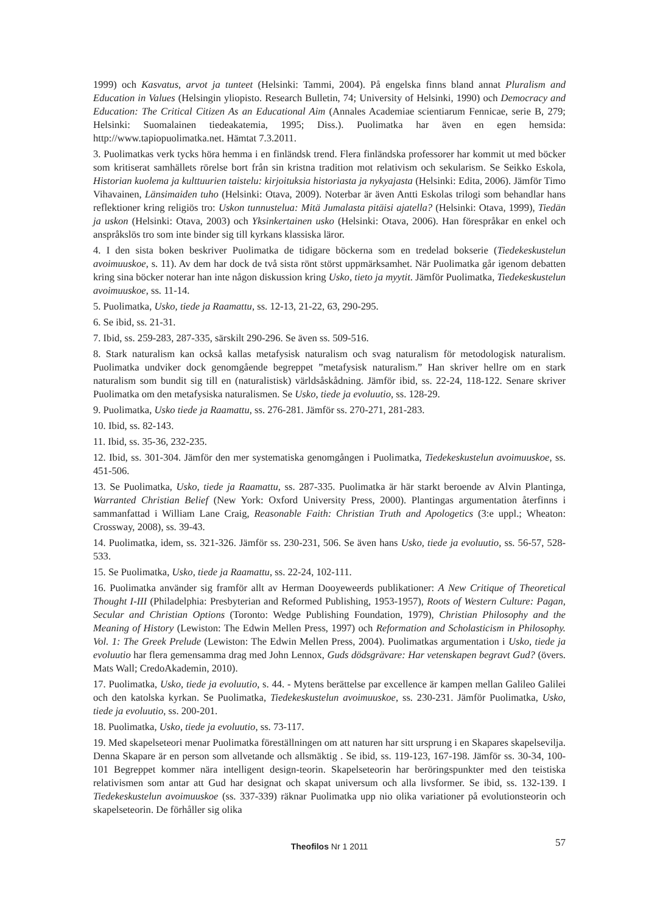1999) och Kasvatus, arvot ja tunteet (Helsinki: Tammi, 2004). På engelska finns bland annat Pluralism and Education in Values (Helsingin yliopisto. Research Bulletin, 74; University of Helsinki, 1990) och Democracy and Education: The Critical Citizen As an Educational Aim (Annales Academiae scientiarum Fennicae, serie B, 279; Helsinki: Suomalainen tiedeakatemia, 1995; Diss.). Puolimatka har även en egen hemsida: http://www.tapiopuolimatka.net. Hämtat 7.3.2011.
3. Puolimatkas verk tycks höra hemma i en finländsk trend. Flera finländska professorer har kommit ut med böcker som kritiserat samhällets rörelse bort från sin kristna tradition mot relativism och sekularism. Se Seikko Eskola, Historian kuolema ja kulttuurien taistelu: kirjoituksia historiasta ja nykyajasta (Helsinki: Edita, 2006). Jämför Timo Vihavainen, Länsimaiden tuho (Helsinki: Otava, 2009). Noterbar är även Antti Eskolas trilogi som behandlar hans reflektioner kring religiös tro: Uskon tunnustelua: Mitä Jumalasta pitäisi ajatella? (Helsinki: Otava, 1999), Tiedän ja uskon (Helsinki: Otava, 2003) och Yksinkertainen usko (Helsinki: Otava, 2006). Han förespråkar en enkel och anspråkslös tro som inte binder sig till kyrkans klassiska läror.
4. I den sista boken beskriver Puolimatka de tidigare böckerna som en tredelad bokserie (Tiedekeskustelun avoimuuskoe, s. 11). Av dem har dock de två sista rönt störst uppmärksamhet. När Puolimatka går igenom debatten kring sina böcker noterar han inte någon diskussion kring Usko, tieto ja myytit. Jämför Puolimatka, Tiedekeskustelun avoimuuskoe, ss. 11-14.
5. Puolimatka, Usko, tiede ja Raamattu, ss. 12-13, 21-22, 63, 290-295.
6. Se ibid, ss. 21-31.
7. Ibid, ss. 259-283, 287-335, särskilt 290-296. Se även ss. 509-516.
8. Stark naturalism kan också kallas metafysisk naturalism och svag naturalism för metodologisk naturalism. Puolimatka undviker dock genomgående begreppet ”metafysisk naturalism.” Han skriver hellre om en stark naturalism som bundit sig till en (naturalistisk) världsåskådning. Jämför ibid, ss. 22-24, 118-122. Senare skriver Puolimatka om den metafysiska naturalismen. Se Usko, tiede ja evoluutio, ss. 128-29.
9. Puolimatka, Usko tiede ja Raamattu, ss. 276-281. Jämför ss. 270-271, 281-283.
10. Ibid, ss. 82-143.
11. Ibid, ss. 35-36, 232-235.
12. Ibid, ss. 301-304. Jämför den mer systematiska genomgången i Puolimatka, Tiedekeskustelun avoimuuskoe, ss. 451-506.
13. Se Puolimatka, Usko, tiede ja Raamattu, ss. 287-335. Puolimatka är här starkt beroende av Alvin Plantinga, Warranted Christian Belief (New York: Oxford University Press, 2000). Plantingas argumentation återfinns i sammanfattad i William Lane Craig, Reasonable Faith: Christian Truth and Apologetics (3:e uppl.; Wheaton: Crossway, 2008), ss. 39-43.
14. Puolimatka, idem, ss. 321-326. Jämför ss. 230-231, 506. Se även hans Usko, tiede ja evoluutio, ss. 56-57, 528-533.
15. Se Puolimatka, Usko, tiede ja Raamattu, ss. 22-24, 102-111.
16. Puolimatka använder sig framför allt av Herman Dooyeweerds publikationer: A New Critique of Theoretical Thought I-III (Philadelphia: Presbyterian and Reformed Publishing, 1953-1957), Roots of Western Culture: Pagan, Secular and Christian Options (Toronto: Wedge Publishing Foundation, 1979), Christian Philosophy and the Meaning of History (Lewiston: The Edwin Mellen Press, 1997) och Reformation and Scholasticism in Philosophy. Vol. 1: The Greek Prelude (Lewiston: The Edwin Mellen Press, 2004). Puolimatkas argumentation i Usko, tiede ja evoluutio har flera gemensamma drag med John Lennox, Guds dödsgrävare: Har vetenskapen begravt Gud? (övers. Mats Wall; CredoAkademin, 2010).
17. Puolimatka, Usko, tiede ja evoluutio, s. 44. - Mytens berättelse par excellence är kampen mellan Galileo Galilei och den katolska kyrkan. Se Puolimatka, Tiedekeskustelun avoimuuskoe, ss. 230-231. Jämför Puolimatka, Usko, tiede ja evoluutio, ss. 200-201.
18. Puolimatka, Usko, tiede ja evoluutio, ss. 73-117.
19. Med skapelseteori menar Puolimatka föreställningen om att naturen har sitt ursprung i en Skapares skapelsevilja. Denna Skapare är en person som allvetande och allsmäktig . Se ibid, ss. 119-123, 167-198. Jämför ss. 30-34, 100-101 Begreppet kommer nära intelligent design-teorin. Skapelseteorin har beröringspunkter med den teistiska relativismen som antar att Gud har designat och skapat universum och alla livsformer. Se ibid, ss. 132-139. I Tiedekeskustelun avoimuuskoe (ss. 337-339) räknar Puolimatka upp nio olika variationer på evolutionsteorin och skapelseteorin. De förhåller sig olika
Theofilos Nr 1 2011
57